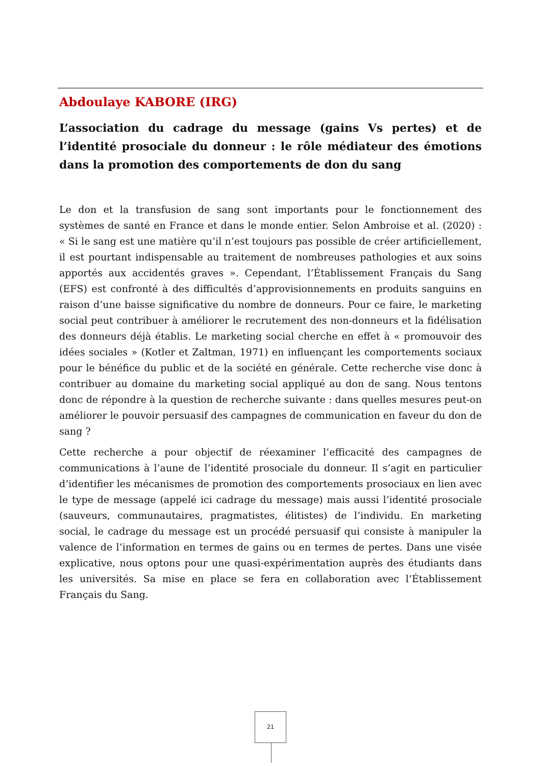Abdoulaye KABORE (IRG)
L’association du cadrage du message (gains Vs pertes) et de l’identité prosociale du donneur : le rôle médiateur des émotions dans la promotion des comportements de don du sang
Le don et la transfusion de sang sont importants pour le fonctionnement des systèmes de santé en France et dans le monde entier. Selon Ambroise et al. (2020) : « Si le sang est une matière qu’il n’est toujours pas possible de créer artificiellement, il est pourtant indispensable au traitement de nombreuses pathologies et aux soins apportés aux accidentés graves ». Cependant, l’Établissement Français du Sang (EFS) est confronté à des difficultés d’approvisionnements en produits sanguins en raison d’une baisse significative du nombre de donneurs. Pour ce faire, le marketing social peut contribuer à améliorer le recrutement des non-donneurs et la fidélisation des donneurs déjà établis. Le marketing social cherche en effet à « promouvoir des idées sociales » (Kotler et Zaltman, 1971) en influençant les comportements sociaux pour le bénéfice du public et de la société en générale. Cette recherche vise donc à contribuer au domaine du marketing social appliqué au don de sang. Nous tentons donc de répondre à la question de recherche suivante : dans quelles mesures peut-on améliorer le pouvoir persuasif des campagnes de communication en faveur du don de sang ?
Cette recherche a pour objectif de réexaminer l’efficacité des campagnes de communications à l’aune de l’identité prosociale du donneur. Il s’agit en particulier d’identifier les mécanismes de promotion des comportements prosociaux en lien avec le type de message (appelé ici cadrage du message) mais aussi l’identité prosociale (sauveurs, communautaires, pragmatistes, élitistes) de l’individu. En marketing social, le cadrage du message est un procédé persuasif qui consiste à manipuler la valence de l’information en termes de gains ou en termes de pertes. Dans une visée explicative, nous optons pour une quasi-expérimentation auprès des étudiants dans les universités. Sa mise en place se fera en collaboration avec l’Établissement Français du Sang.
21